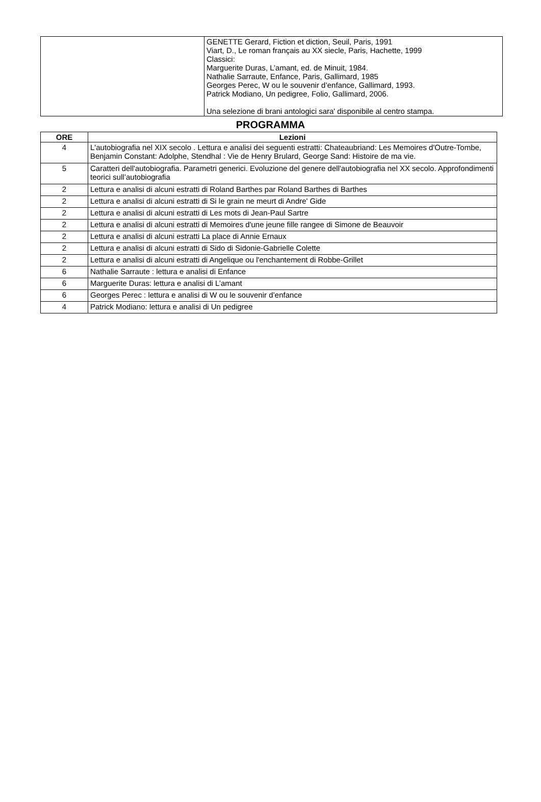| | GENETTE Gerard, Fiction et diction, Seuil, Paris, 1991 Viart, D., Le roman français au XX siecle, Paris, Hachette, 1999 Classici: Marguerite Duras, L’amant, ed. de Minuit, 1984. Nathalie Sarraute, Enfance, Paris, Gallimard, 1985 Georges Perec, W ou le souvenir d’enfance, Gallimard, 1993. Patrick Modiano, Un pedigree, Folio, Gallimard, 2006. Una selezione di brani antologici sara' disponibile al centro stampa. |
PROGRAMMA
| ORE | Lezioni |
| --- | --- |
| 4 | L'autobiografia nel XIX secolo . Lettura e analisi dei seguenti estratti: Chateaubriand: Les Memoires d'Outre-Tombe, Benjamin Constant: Adolphe, Stendhal : Vie de Henry Brulard, George Sand: Histoire de ma vie. |
| 5 | Caratteri dell'autobiografia. Parametri generici. Evoluzione del genere dell'autobiografia nel XX secolo. Approfondimenti teorici sull’autobiografia |
| 2 | Lettura e analisi di alcuni estratti di Roland Barthes par Roland Barthes di Barthes |
| 2 | Lettura e analisi di alcuni estratti di Si le grain ne meurt di Andre' Gide |
| 2 | Lettura e analisi di alcuni estratti di Les mots di Jean-Paul Sartre |
| 2 | Lettura e analisi di alcuni estratti di Memoires d'une jeune fille rangee di Simone de Beauvoir |
| 2 | Lettura e analisi di alcuni estratti La place di Annie Ernaux |
| 2 | Lettura e analisi di alcuni estratti di Sido di Sidonie-Gabrielle Colette |
| 2 | Lettura e analisi di alcuni estratti di Angelique ou l'enchantement di Robbe-Grillet |
| 6 | Nathalie Sarraute : lettura e analisi di Enfance |
| 6 | Marguerite Duras: lettura e analisi di L’amant |
| 6 | Georges Perec : lettura e analisi di W ou le souvenir d’enfance |
| 4 | Patrick Modiano: lettura e analisi di Un pedigree |